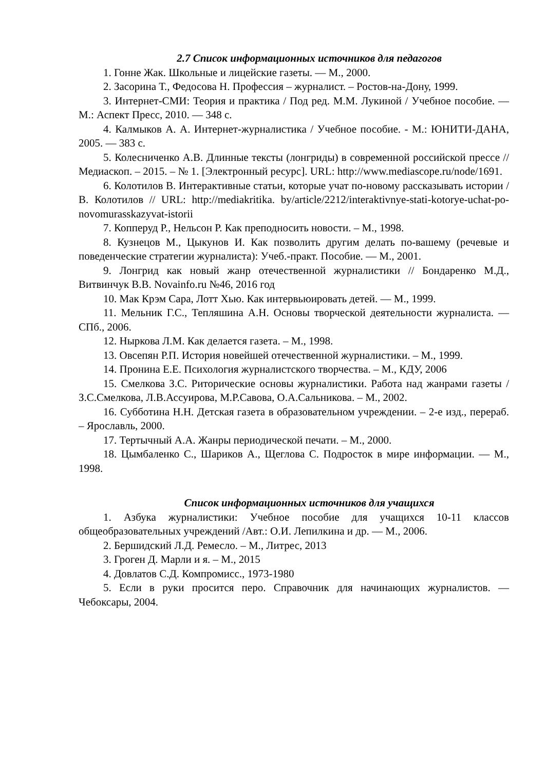2.7 Список информационных источников для педагогов
1. Гонне Жак. Школьные и лицейские газеты. — М., 2000.
2. Засорина Т., Федосова Н. Профессия – журналист. – Ростов-на-Дону, 1999.
3. Интернет-СМИ: Теория и практика / Под ред. М.М. Лукиной / Учебное пособие. — М.: Аспект Пресс, 2010. — 348 с.
4. Калмыков А. А. Интернет-журналистика / Учебное пособие. - М.: ЮНИТИ-ДАНА, 2005. — 383 с.
5. Колесниченко А.В. Длинные тексты (лонгриды) в современной российской прессе // Медиаскоп. – 2015. – № 1. [Электронный ресурс]. URL: http://www.mediascope.ru/node/1691.
6. Колотилов В. Интерактивные статьи, которые учат по-новому рассказывать истории / В. Колотилов // URL: http://mediakritika. by/article/2212/interaktivnye-stati-kotorye-uchat-po-novomurasskazyvat-istorii
7. Копперуд Р., Нельсон Р. Как преподносить новости. – М., 1998.
8. Кузнецов М., Цыкунов И. Как позволить другим делать по-вашему (речевые и поведенческие стратегии журналиста): Учеб.-практ. Пособие. — М., 2001.
9. Лонгрид как новый жанр отечественной журналистики // Бондаренко М.Д., Витвинчук В.В. Novainfo.ru №46, 2016 год
10. Мак Крэм Сара, Лотт Хью. Как интервьюировать детей. — М., 1999.
11. Мельник Г.С., Тепляшина А.Н. Основы творческой деятельности журналиста. — СПб., 2006.
12. Ныркова Л.М. Как делается газета. – М., 1998.
13. Овсепян Р.П. История новейшей отечественной журналистики. – М., 1999.
14. Пронина Е.Е. Психология журналистского творчества. – М., КДУ, 2006
15. Смелкова З.С. Риторические основы журналистики. Работа над жанрами газеты /З.С.Смелкова, Л.В.Ассуирова, М.Р.Савова, О.А.Сальникова. – М., 2002.
16. Субботина Н.Н. Детская газета в образовательном учреждении. – 2-е изд., перераб. – Ярославль, 2000.
17. Тертычный А.А. Жанры периодической печати. – М., 2000.
18. Цымбаленко С., Шариков А., Щеглова С. Подросток в мире информации. — М., 1998.
Список информационных источников для учащихся
1. Азбука журналистики: Учебное пособие для учащихся 10-11 классов общеобразовательных учреждений /Авт.: О.И. Лепилкина и др. — М., 2006.
2. Бершидский Л.Д. Ремесло. – М., Литрес, 2013
3. Гроген Д. Марли и я. – М., 2015
4. Довлатов С.Д. Компромисс., 1973-1980
5. Если в руки просится перо. Справочник для начинающих журналистов. — Чебоксары, 2004.